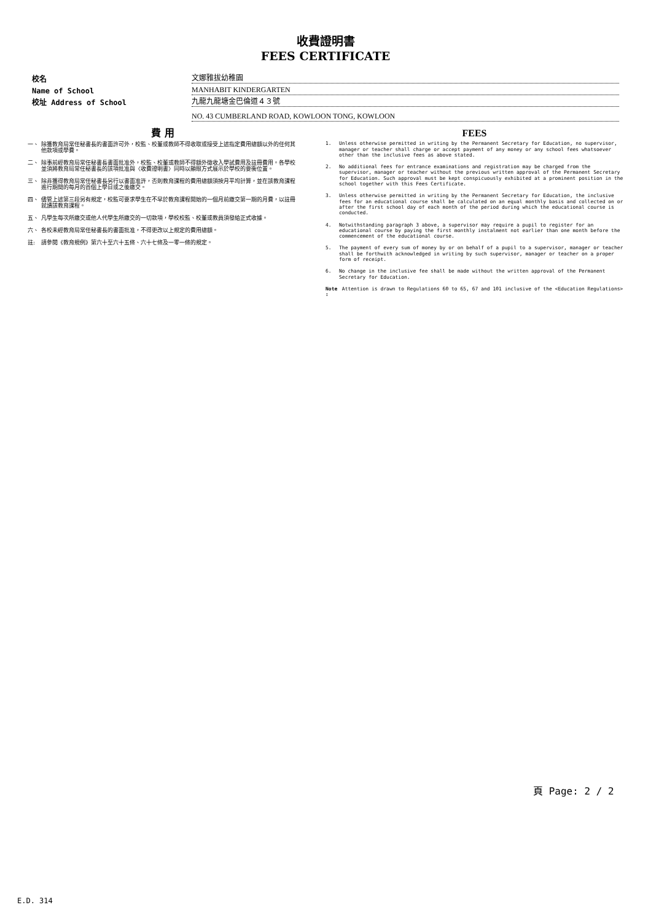收費證明書
FEES CERTIFICATE
校名
文娜雅拔幼稚園
Name of School
MANHABIT KINDERGARTEN
校址 Address of School
九龍九龍塘金巴倫道４３號
NO. 43 CUMBERLAND ROAD, KOWLOON TONG, KOWLOON
費 用
一、 除獲教育局常任秘書長的書面許可外，校監、校董或教師不得收取或接受上述指定費用總額以外的任何其他款項或學費。
二、 除事前經教育局常任秘書長書面批准外，校監、校董或教師不得額外徵收入學試費用及註冊費用。各學校並須將教育局常任秘書長的該項批准與〈收費證明書〉同時以顯眼方式展示於學校的要衝位置。
三、 除非獲得教育局常任秘書長另行以書面准許，否則教育課程的費用總額須按月平均計算，並在該教育課程進行期間的每月的首個上學日或之後繳交。
四、 儘管上述第三段另有規定，校監可要求學生在不早於教育課程開始的一個月前繳交第一期的月費，以註冊就讀該教育課程。
五、 凡學生每次所繳交或他人代學生所繳交的一切款項，學校校監、校董或教員須發給正式收據。
六、 各校未經教育局常任秘書長的書面批准，不得更改以上規定的費用總額。
註: 請參閱《教育規例》第六十至六十五條、六十七條及一零一條的規定。
FEES
1. Unless otherwise permitted in writing by the Permanent Secretary for Education, no supervisor, manager or teacher shall charge or accept payment of any money or any school fees whatsoever other than the inclusive fees as above stated.
2. No additional fees for entrance examinations and registration may be charged from the supervisor, manager or teacher without the previous written approval of the Permanent Secretary for Education. Such approval must be kept conspicuously exhibited at a prominent position in the school together with this Fees Certificate.
3. Unless otherwise permitted in writing by the Permanent Secretary for Education, the inclusive fees for an educational course shall be calculated on an equal monthly basis and collected on or after the first school day of each month of the period during which the educational course is conducted.
4. Notwithstanding paragraph 3 above, a supervisor may require a pupil to register for an educational course by paying the first monthly instalment not earlier than one month before the commencement of the educational course.
5. The payment of every sum of money by or on behalf of a pupil to a supervisor, manager or teacher shall be forthwith acknowledged in writing by such supervisor, manager or teacher on a proper form of receipt.
6. No change in the inclusive fee shall be made without the written approval of the Permanent Secretary for Education.
Note : Attention is drawn to Regulations 60 to 65, 67 and 101 inclusive of the <Education Regulations>
頁 Page: 2 / 2
E.D. 314